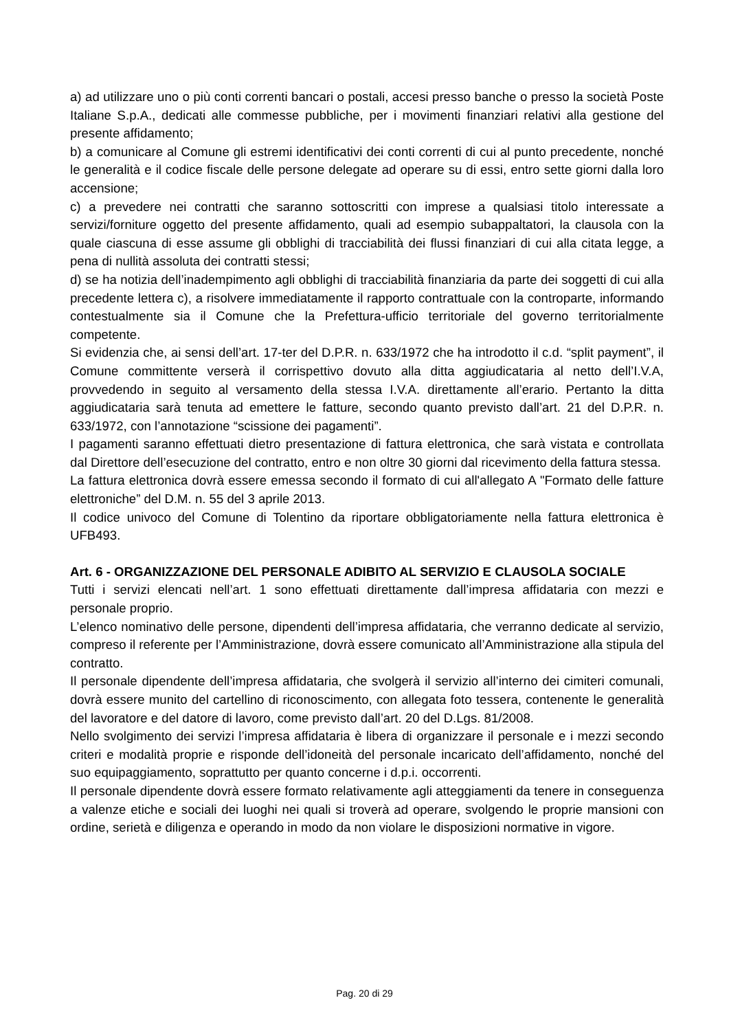a) ad utilizzare uno o più conti correnti bancari o postali, accesi presso banche o presso la società Poste Italiane S.p.A., dedicati alle commesse pubbliche, per i movimenti finanziari relativi alla gestione del presente affidamento;
b) a comunicare al Comune gli estremi identificativi dei conti correnti di cui al punto precedente, nonché le generalità e il codice fiscale delle persone delegate ad operare su di essi, entro sette giorni dalla loro accensione;
c) a prevedere nei contratti che saranno sottoscritti con imprese a qualsiasi titolo interessate a servizi/forniture oggetto del presente affidamento, quali ad esempio subappaltatori, la clausola con la quale ciascuna di esse assume gli obblighi di tracciabilità dei flussi finanziari di cui alla citata legge, a pena di nullità assoluta dei contratti stessi;
d) se ha notizia dell’inadempimento agli obblighi di tracciabilità finanziaria da parte dei soggetti di cui alla precedente lettera c), a risolvere immediatamente il rapporto contrattuale con la controparte, informando contestualmente sia il Comune che la Prefettura-ufficio territoriale del governo territorialmente competente.
Si evidenzia che, ai sensi dell’art. 17-ter del D.P.R. n. 633/1972 che ha introdotto il c.d. “split payment”, il Comune committente verserà il corrispettivo dovuto alla ditta aggiudicataria al netto dell’I.V.A, provvedendo in seguito al versamento della stessa I.V.A. direttamente all’erario. Pertanto la ditta aggiudicataria sarà tenuta ad emettere le fatture, secondo quanto previsto dall’art. 21 del D.P.R. n. 633/1972, con l’annotazione “scissione dei pagamenti”.
I pagamenti saranno effettuati dietro presentazione di fattura elettronica, che sarà vistata e controllata dal Direttore dell’esecuzione del contratto, entro e non oltre 30 giorni dal ricevimento della fattura stessa.
La fattura elettronica dovrà essere emessa secondo il formato di cui all'allegato A "Formato delle fatture elettroniche” del D.M. n. 55 del 3 aprile 2013.
Il codice univoco del Comune di Tolentino da riportare obbligatoriamente nella fattura elettronica è UFB493.
Art. 6 - ORGANIZZAZIONE DEL PERSONALE ADIBITO AL SERVIZIO E CLAUSOLA SOCIALE
Tutti i servizi elencati nell’art. 1 sono effettuati direttamente dall’impresa affidataria con mezzi e personale proprio.
L’elenco nominativo delle persone, dipendenti dell’impresa affidataria, che verranno dedicate al servizio, compreso il referente per l’Amministrazione, dovrà essere comunicato all’Amministrazione alla stipula del contratto.
Il personale dipendente dell’impresa affidataria, che svolgerà il servizio all’interno dei cimiteri comunali, dovrà essere munito del cartellino di riconoscimento, con allegata foto tessera, contenente le generalità del lavoratore e del datore di lavoro, come previsto dall’art. 20 del D.Lgs. 81/2008.
Nello svolgimento dei servizi l’impresa affidataria è libera di organizzare il personale e i mezzi secondo criteri e modalità proprie e risponde dell’idoneità del personale incaricato dell’affidamento, nonché del suo equipaggiamento, soprattutto per quanto concerne i d.p.i. occorrenti.
Il personale dipendente dovrà essere formato relativamente agli atteggiamenti da tenere in conseguenza a valenze etiche e sociali dei luoghi nei quali si troverà ad operare, svolgendo le proprie mansioni con ordine, serietà e diligenza e operando in modo da non violare le disposizioni normative in vigore.
Pag. 20 di 29